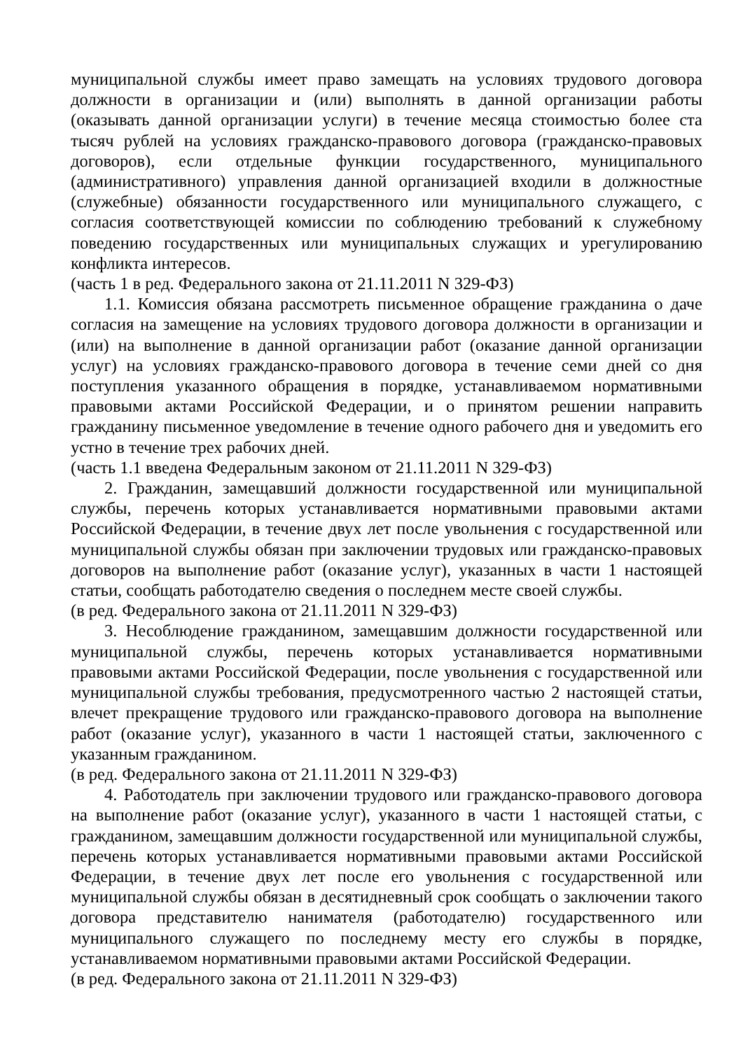муниципальной службы имеет право замещать на условиях трудового договора должности в организации и (или) выполнять в данной организации работы (оказывать данной организации услуги) в течение месяца стоимостью более ста тысяч рублей на условиях гражданско-правового договора (гражданско-правовых договоров), если отдельные функции государственного, муниципального (административного) управления данной организацией входили в должностные (служебные) обязанности государственного или муниципального служащего, с согласия соответствующей комиссии по соблюдению требований к служебному поведению государственных или муниципальных служащих и урегулированию конфликта интересов.
(часть 1 в ред. Федерального закона от 21.11.2011 N 329-ФЗ)
1.1. Комиссия обязана рассмотреть письменное обращение гражданина о даче согласия на замещение на условиях трудового договора должности в организации и (или) на выполнение в данной организации работ (оказание данной организации услуг) на условиях гражданско-правового договора в течение семи дней со дня поступления указанного обращения в порядке, устанавливаемом нормативными правовыми актами Российской Федерации, и о принятом решении направить гражданину письменное уведомление в течение одного рабочего дня и уведомить его устно в течение трех рабочих дней.
(часть 1.1 введена Федеральным законом от 21.11.2011 N 329-ФЗ)
2. Гражданин, замещавший должности государственной или муниципальной службы, перечень которых устанавливается нормативными правовыми актами Российской Федерации, в течение двух лет после увольнения с государственной или муниципальной службы обязан при заключении трудовых или гражданско-правовых договоров на выполнение работ (оказание услуг), указанных в части 1 настоящей статьи, сообщать работодателю сведения о последнем месте своей службы.
(в ред. Федерального закона от 21.11.2011 N 329-ФЗ)
3. Несоблюдение гражданином, замещавшим должности государственной или муниципальной службы, перечень которых устанавливается нормативными правовыми актами Российской Федерации, после увольнения с государственной или муниципальной службы требования, предусмотренного частью 2 настоящей статьи, влечет прекращение трудового или гражданско-правового договора на выполнение работ (оказание услуг), указанного в части 1 настоящей статьи, заключенного с указанным гражданином.
(в ред. Федерального закона от 21.11.2011 N 329-ФЗ)
4. Работодатель при заключении трудового или гражданско-правового договора на выполнение работ (оказание услуг), указанного в части 1 настоящей статьи, с гражданином, замещавшим должности государственной или муниципальной службы, перечень которых устанавливается нормативными правовыми актами Российской Федерации, в течение двух лет после его увольнения с государственной или муниципальной службы обязан в десятидневный срок сообщать о заключении такого договора представителю нанимателя (работодателю) государственного или муниципального служащего по последнему месту его службы в порядке, устанавливаемом нормативными правовыми актами Российской Федерации.
(в ред. Федерального закона от 21.11.2011 N 329-ФЗ)